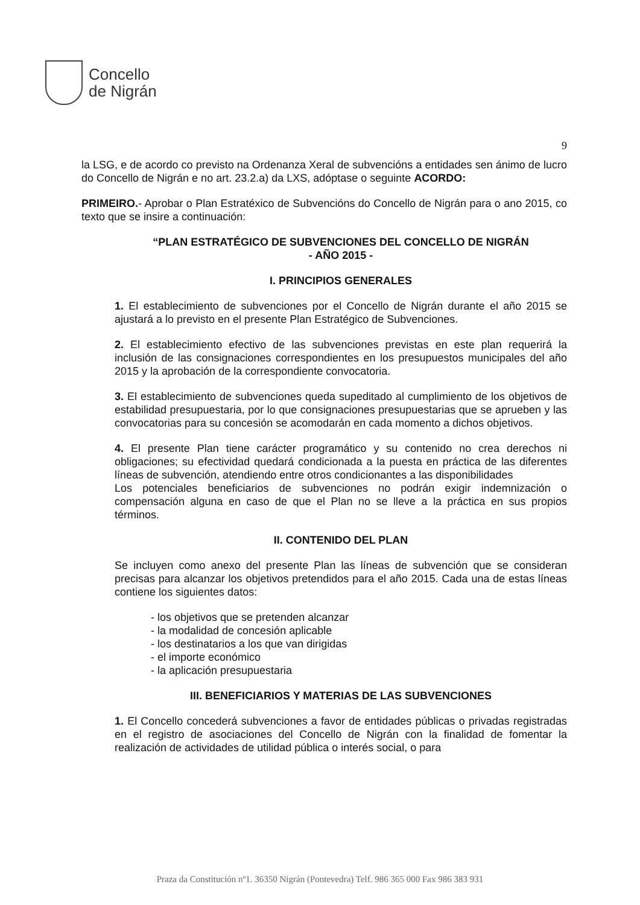Concello
de Nigrán
9
la LSG, e de acordo co previsto na Ordenanza Xeral de subvencións a entidades sen ánimo de lucro do Concello de Nigrán e no art. 23.2.a) da LXS, adóptase o seguinte ACORDO:
PRIMEIRO.- Aprobar o Plan Estratéxico de Subvencións do Concello de Nigrán para o ano 2015, co texto que se insire a continuación:
“PLAN ESTRATÉGICO DE SUBVENCIONES DEL CONCELLO DE NIGRÁN
- AÑO 2015 -
I. PRINCIPIOS GENERALES
1. El establecimiento de subvenciones por el Concello de Nigrán durante el año 2015 se ajustará a lo previsto en el presente Plan Estratégico de Subvenciones.
2. El establecimiento efectivo de las subvenciones previstas en este plan requerirá la inclusión de las consignaciones correspondientes en los presupuestos municipales del año 2015 y la aprobación de la correspondiente convocatoria.
3. El establecimiento de subvenciones queda supeditado al cumplimiento de los objetivos de estabilidad presupuestaria, por lo que consignaciones presupuestarias que se aprueben y las convocatorias para su concesión se acomodarán en cada momento a dichos objetivos.
4. El presente Plan tiene carácter programático y su contenido no crea derechos ni obligaciones; su efectividad quedará condicionada a la puesta en práctica de las diferentes líneas de subvención, atendiendo entre otros condicionantes a las disponibilidades
Los potenciales beneficiarios de subvenciones no podrán exigir indemnización o compensación alguna en caso de que el Plan no se lleve a la práctica en sus propios términos.
II. CONTENIDO DEL PLAN
Se incluyen como anexo del presente Plan las líneas de subvención que se consideran precisas para alcanzar los objetivos pretendidos para el año 2015. Cada una de estas líneas contiene los siguientes datos:
- los objetivos que se pretenden alcanzar
- la modalidad de concesión aplicable
- los destinatarios a los que van dirigidas
- el importe económico
- la aplicación presupuestaria
III. BENEFICIARIOS Y MATERIAS DE LAS SUBVENCIONES
1. El Concello concederá subvenciones a favor de entidades públicas o privadas registradas en el registro de asociaciones del Concello de Nigrán con la finalidad de fomentar la realización de actividades de utilidad pública o interés social, o para
Praza da Constitución nº1. 36350 Nigrán (Pontevedra) Telf. 986 365 000 Fax 986 383 931